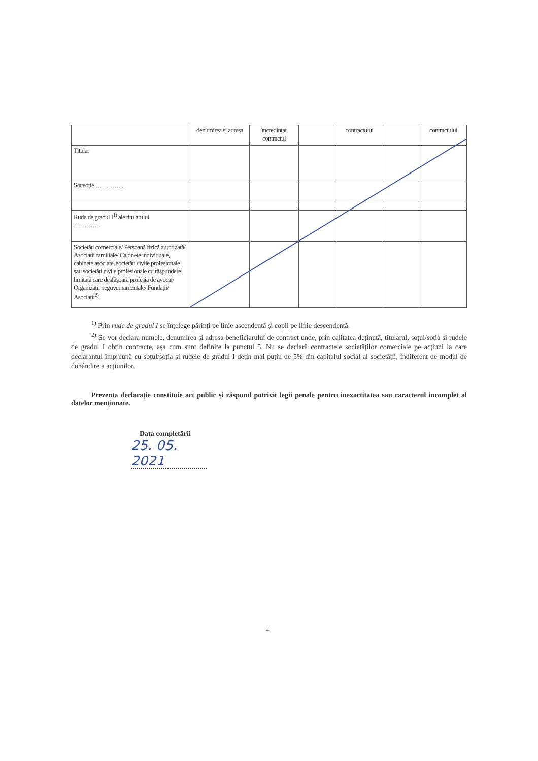| | denumirea și adresa | încredințat contractul | | contractului | | contractului |
| Titular | | | | | | |
| Soț/soție ………….. | | | | | | |
| Rude de gradul I<sup>1)</sup> ale titularului ………… | | | | | | |
| Societăți comerciale/ Persoană fizică autorizată/ Asociații familiale/ Cabinete individuale, cabinete asociate, societăți civile profesionale sau societăți civile profesionale cu răspundere limitată care desfășoară profesia de avocat/ Organizații neguvernamentale/ Fundații/ Asociații<sup>2)</sup> | | | | | | |
<sup>1)</sup> Prin rude de gradul I se înțelege părinți pe linie ascendentă și copii pe linie descendentă.
<sup>2)</sup> Se vor declara numele, denumirea și adresa beneficiarului de contract unde, prin calitatea deținută, titularul, soțul/soția și rudele de gradul I obțin contracte, așa cum sunt definite la punctul 5. Nu se declară contractele societăților comerciale pe acțiuni la care declarantul împreună cu soțul/soția și rudele de gradul I dețin mai puțin de 5% din capitalul social al societății, indiferent de modul de dobândire a acțiunilor.
Prezenta declarație constituie act public și răspund potrivit legii penale pentru inexactitatea sau caracterul incomplet al datelor menționate.
Data completării
25. 05. 2021
2